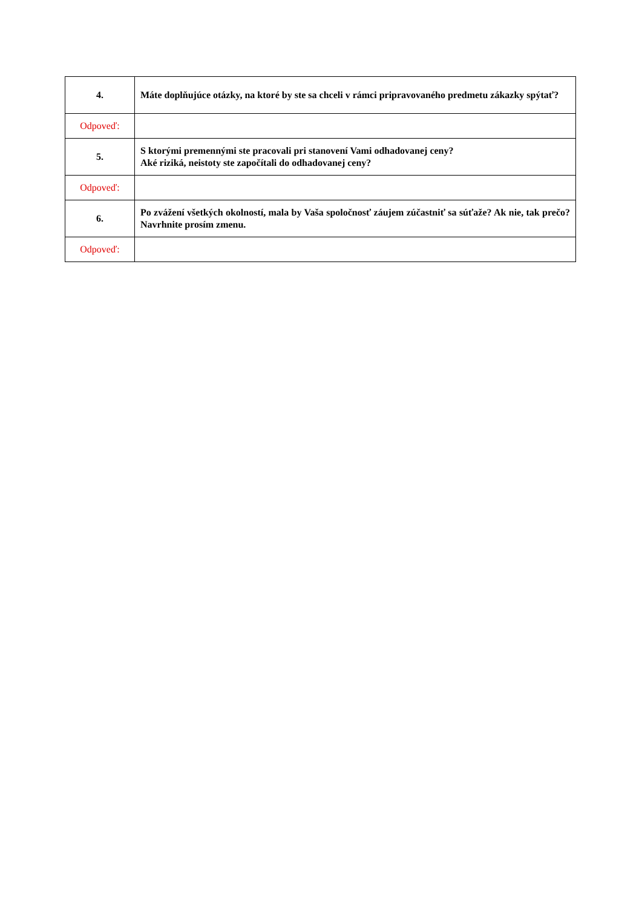| 4. | Máte doplňujúce otázky, na ktoré by ste sa chceli v rámci pripravovaného predmetu zákazky spýtať? |
| Odpoveď: | |
| 5. | S ktorými premennými ste pracovali pri stanovení Vami odhadovanej ceny? Aké riziká, neistoty ste započítali do odhadovanej ceny? |
| Odpoveď: | |
| 6. | Po zvážení všetkých okolností, mala by Vaša spoločnosť záujem zúčastniť sa súťaže? Ak nie, tak prečo? Navrhnite prosím zmenu. |
| Odpoveď: | |